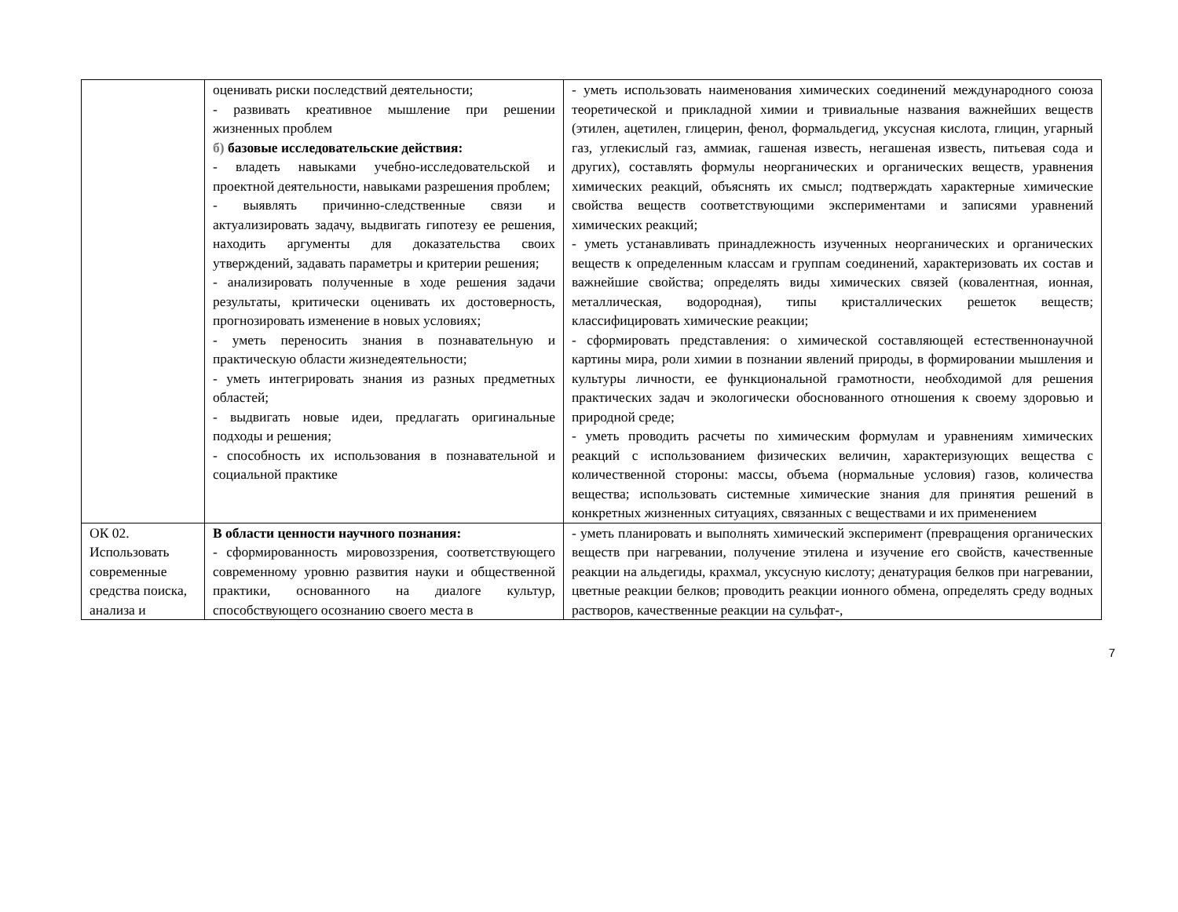| | оценивать риски последствий деятельности; - развивать креативное мышление при решении жизненных проблем б) базовые исследовательские действия: - владеть навыками учебно-исследовательской и проектной деятельности, навыками разрешения проблем; - выявлять причинно-следственные связи и актуализировать задачу, выдвигать гипотезу ее решения, находить аргументы для доказательства своих утверждений, задавать параметры и критерии решения; - анализировать полученные в ходе решения задачи результаты, критически оценивать их достоверность, прогнозировать изменение в новых условиях; - уметь переносить знания в познавательную и практическую области жизнедеятельности; - уметь интегрировать знания из разных предметных областей; - выдвигать новые идеи, предлагать оригинальные подходы и решения; - способность их использования в познавательной и социальной практике | - уметь использовать наименования химических соединений международного союза теоретической и прикладной химии и тривиальные названия важнейших веществ (этилен, ацетилен, глицерин, фенол, формальдегид, уксусная кислота, глицин, угарный газ, углекислый газ, аммиак, гашеная известь, негашеная известь, питьевая сода и других), составлять формулы неорганических и органических веществ, уравнения химических реакций, объяснять их смысл; подтверждать характерные химические свойства веществ соответствующими экспериментами и записями уравнений химических реакций; - уметь устанавливать принадлежность изученных неорганических и органических веществ к определенным классам и группам соединений, характеризовать их состав и важнейшие свойства; определять виды химических связей (ковалентная, ионная, металлическая, водородная), типы кристаллических решеток веществ; классифицировать химические реакции; - сформировать представления: о химической составляющей естественнонаучной картины мира, роли химии в познании явлений природы, в формировании мышления и культуры личности, ее функциональной грамотности, необходимой для решения практических задач и экологически обоснованного отношения к своему здоровью и природной среде; - уметь проводить расчеты по химическим формулам и уравнениям химических реакций с использованием физических величин, характеризующих вещества с количественной стороны: массы, объема (нормальные условия) газов, количества вещества; использовать системные химические знания для принятия решений в конкретных жизненных ситуациях, связанных с веществами и их применением |
| ОК 02. Использовать современные средства поиска, анализа и | В области ценности научного познания: - сформированность мировоззрения, соответствующего современному уровню развития науки и общественной практики, основанного на диалоге культур, способствующего осознанию своего места в | - уметь планировать и выполнять химический эксперимент (превращения органических веществ при нагревании, получение этилена и изучение его свойств, качественные реакции на альдегиды, крахмал, уксусную кислоту; денатурация белков при нагревании, цветные реакции белков; проводить реакции ионного обмена, определять среду водных растворов, качественные реакции на сульфат-, |
7